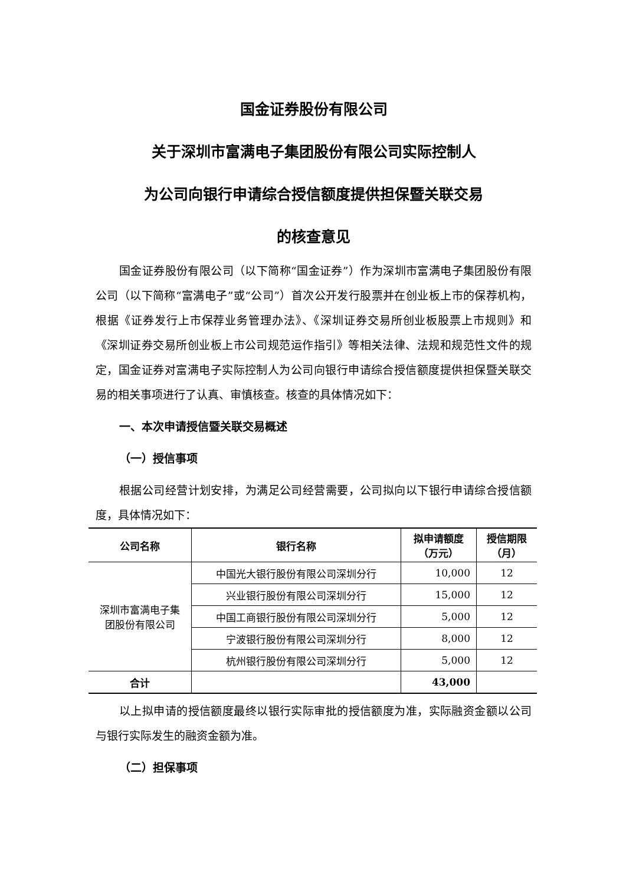国金证券股份有限公司
关于深圳市富满电子集团股份有限公司实际控制人
为公司向银行申请综合授信额度提供担保暨关联交易
的核查意见
国金证券股份有限公司（以下简称“国金证券”）作为深圳市富满电子集团股份有限公司（以下简称“富满电子”或“公司”）首次公开发行股票并在创业板上市的保荐机构，根据《证券发行上市保荐业务管理办法》、《深圳证券交易所创业板股票上市规则》和《深圳证券交易所创业板上市公司规范运作指引》等相关法律、法规和规范性文件的规定，国金证券对富满电子实际控制人为公司向银行申请综合授信额度提供担保暨关联交易的相关事项进行了认真、审慎核查。核查的具体情况如下：
一、本次申请授信暨关联交易概述
（一）授信事项
根据公司经营计划安排，为满足公司经营需要，公司拟向以下银行申请综合授信额度，具体情况如下：
| 公司名称 | 银行名称 | 拟申请额度 （万元） | 授信期限 （月） |
| --- | --- | --- | --- |
| 深圳市富满电子集 团股份有限公司 | 中国光大银行股份有限公司深圳分行 | 10,000 | 12 |
| | 兴业银行股份有限公司深圳分行 | 15,000 | 12 |
| | 中国工商银行股份有限公司深圳分行 | 5,000 | 12 |
| | 宁波银行股份有限公司深圳分行 | 8,000 | 12 |
| | 杭州银行股份有限公司深圳分行 | 5,000 | 12 |
| 合计 | | 43,000 | |
以上拟申请的授信额度最终以银行实际审批的授信额度为准，实际融资金额以公司与银行实际发生的融资金额为准。
（二）担保事项